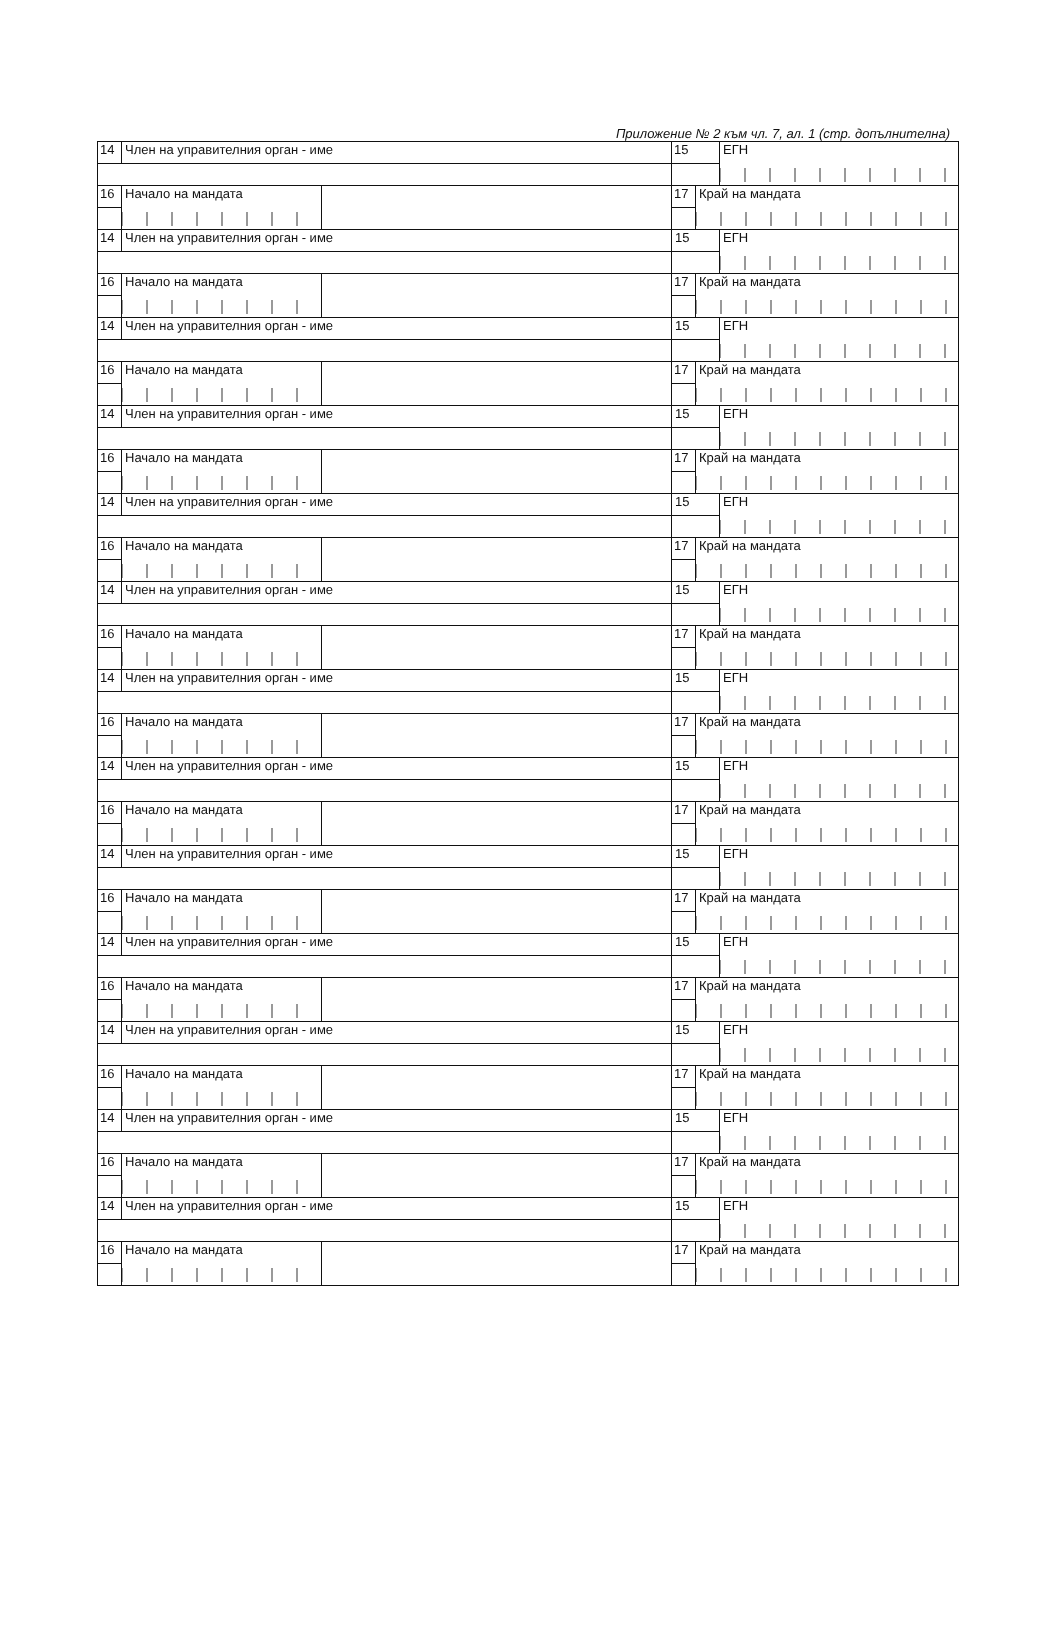Приложение № 2 към чл. 7, ал. 1 (стр. допълнителна)
| 14 | Член на управителния орган - име | | 15 | | ЕГН |
| 16 | Начало на мандата | | 17 | Край на мандата | |
| 14 | Член на управителния орган - име | | 15 | | ЕГН |
| 16 | Начало на мандата | | 17 | Край на мандата | |
| 14 | Член на управителния орган - име | | 15 | | ЕГН |
| 16 | Начало на мандата | | 17 | Край на мандата | |
| 14 | Член на управителния орган - име | | 15 | | ЕГН |
| 16 | Начало на мандата | | 17 | Край на мандата | |
| 14 | Член на управителния орган - име | | 15 | | ЕГН |
| 16 | Начало на мандата | | 17 | Край на мандата | |
| 14 | Член на управителния орган - име | | 15 | | ЕГН |
| 16 | Начало на мандата | | 17 | Край на мандата | |
| 14 | Член на управителния орган - име | | 15 | | ЕГН |
| 16 | Начало на мандата | | 17 | Край на мандата | |
| 14 | Член на управителния орган - име | | 15 | | ЕГН |
| 16 | Начало на мандата | | 17 | Край на мандата | |
| 14 | Член на управителния орган - име | | 15 | | ЕГН |
| 16 | Начало на мандата | | 17 | Край на мандата | |
| 14 | Член на управителния орган - име | | 15 | | ЕГН |
| 16 | Начало на мандата | | 17 | Край на мандата | |
| 14 | Член на управителния орган - име | | 15 | | ЕГН |
| 16 | Начало на мандата | | 17 | Край на мандата | |
| 14 | Член на управителния орган - име | | 15 | | ЕГН |
| 16 | Начало на мандата | | 17 | Край на мандата | |
| 14 | Член на управителния орган - име | | 15 | | ЕГН |
| 16 | Начало на мандата | | 17 | Край на мандата | |